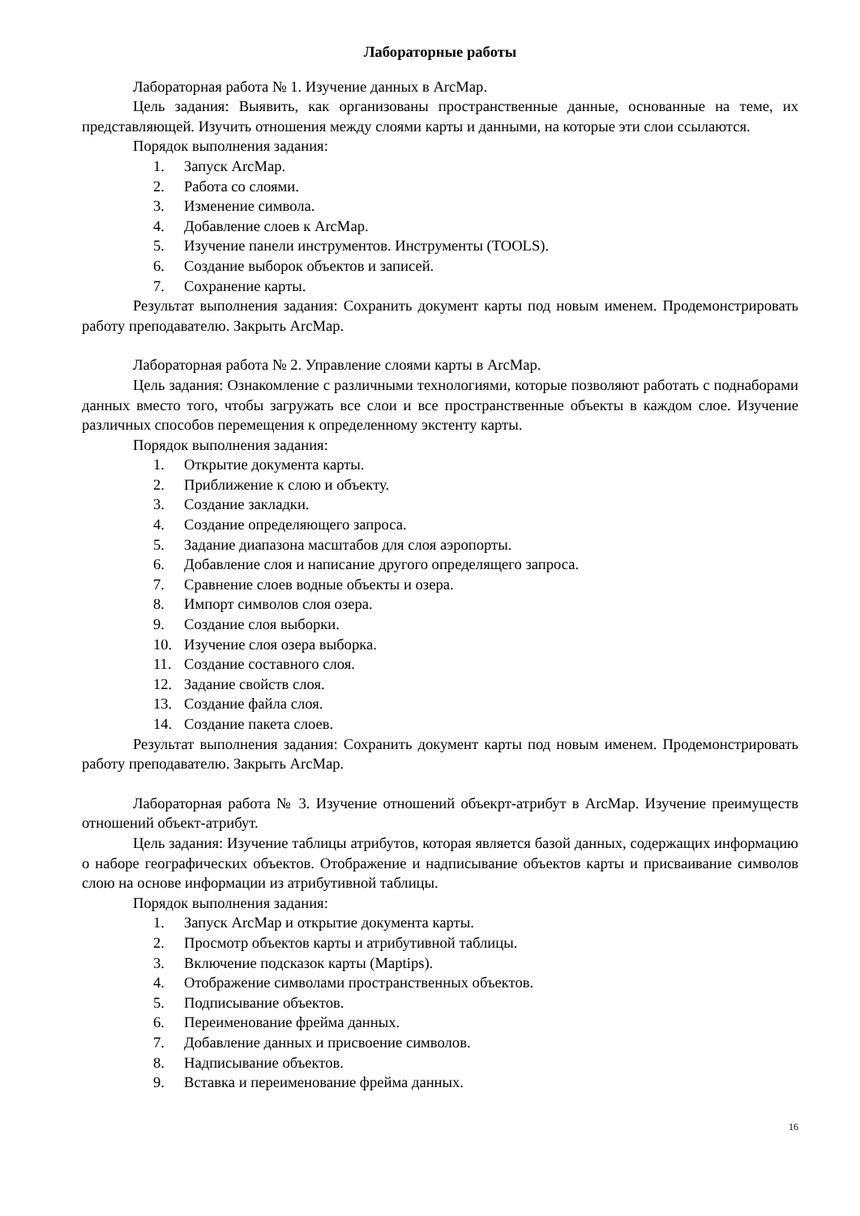Лабораторные работы
Лабораторная работа № 1. Изучение данных в ArcMap.
Цель задания: Выявить, как организованы пространственные данные, основанные на теме, их представляющей. Изучить отношения между слоями карты и данными, на которые эти слои ссылаются.
Порядок выполнения задания:
1. Запуск ArcMap.
2. Работа со слоями.
3. Изменение символа.
4. Добавление слоев к ArcMap.
5. Изучение панели инструментов. Инструменты (TOOLS).
6. Создание выборок объектов и записей.
7. Сохранение карты.
Результат выполнения задания: Сохранить документ карты под новым именем. Продемонстрировать работу преподавателю. Закрыть ArcMap.
Лабораторная работа № 2. Управление слоями карты в ArcMap.
Цель задания: Ознакомление с различными технологиями, которые позволяют работать с поднаборами данных вместо того, чтобы загружать все слои и все пространственные объекты в каждом слое. Изучение различных способов перемещения к определенному экстенту карты.
Порядок выполнения задания:
1. Открытие документа карты.
2. Приближение к слою и объекту.
3. Создание закладки.
4. Создание определяющего запроса.
5. Задание диапазона масштабов для слоя аэропорты.
6. Добавление слоя и написание другого определящего запроса.
7. Сравнение слоев водные объекты и озера.
8. Импорт символов слоя озера.
9. Создание слоя выборки.
10. Изучение слоя озера выборка.
11. Создание составного слоя.
12. Задание свойств слоя.
13. Создание файла слоя.
14. Создание пакета слоев.
Результат выполнения задания: Сохранить документ карты под новым именем. Продемонстрировать работу преподавателю. Закрыть ArcMap.
Лабораторная работа № 3. Изучение отношений объекрт-атрибут в ArcMap. Изучение преимуществ отношений объект-атрибут.
Цель задания: Изучение таблицы атрибутов, которая является базой данных, содержащих информацию о наборе географических объектов. Отображение и надписывание объектов карты и присваивание символов слою на основе информации из атрибутивной таблицы.
Порядок выполнения задания:
1. Запуск ArcMap и открытие документа карты.
2. Просмотр объектов карты и атрибутивной таблицы.
3. Включение подсказок карты (Maptips).
4. Отображение символами пространственных объектов.
5. Подписывание объектов.
6. Переименование фрейма данных.
7. Добавление данных и присвоение символов.
8. Надписывание объектов.
9. Вставка и переименование фрейма данных.
16